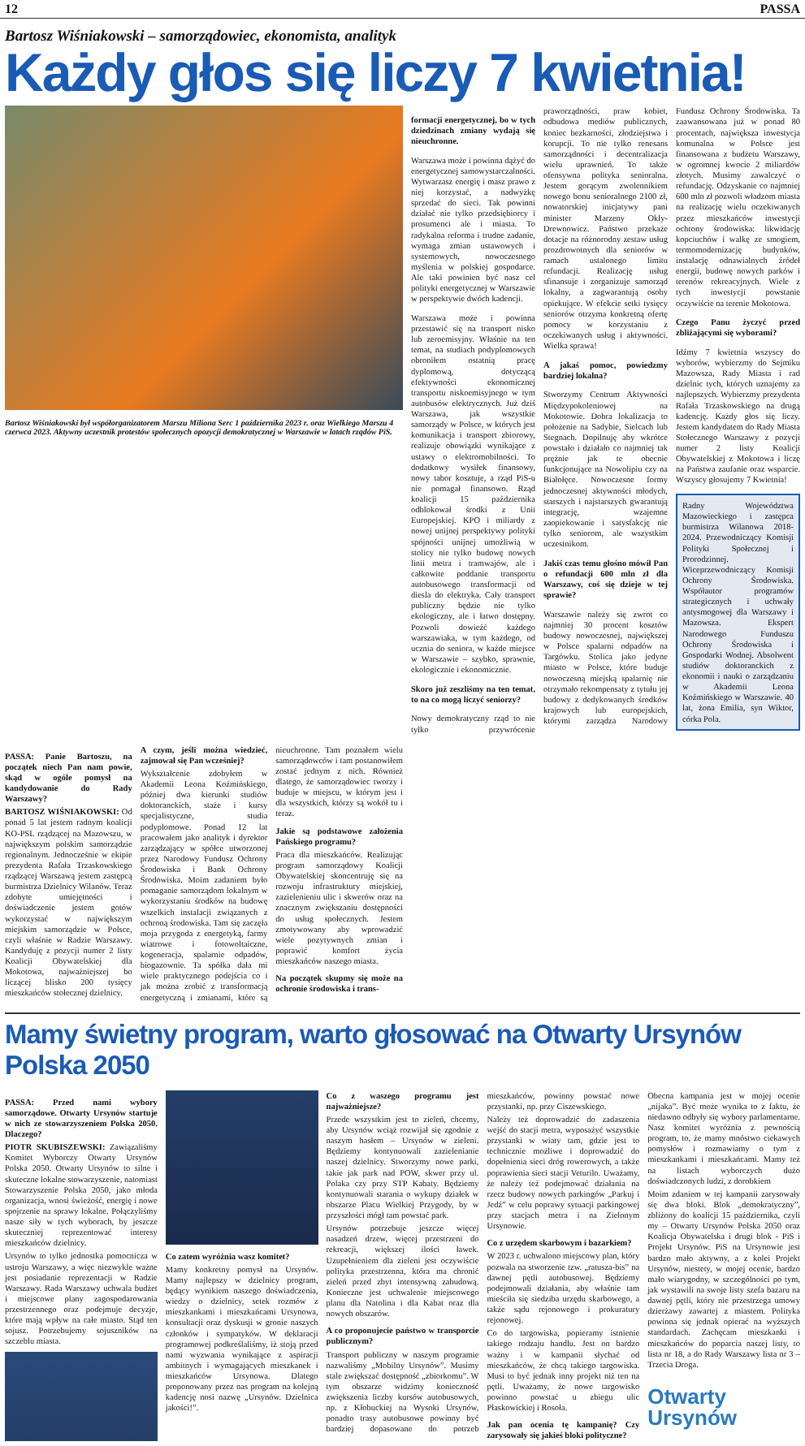12 PASSA
Bartosz Wiśniakowski – samorządowiec, ekonomista, analityk
Każdy głos się liczy 7 kwietnia!
Bartosz Wiśniakowski był współorganizatorem Marszu Miliona Serc 1 października 2023 r. oraz Wielkiego Marszu 4 czerwca 2023. Aktywny uczestnik protestów społecznych opozycji demokratycznej w Warszawie w latach rządów PiS.
formacji energetycznej, bo w tych dziedzinach zmiany wydają się nieuchronne.
Warszawa może i powinna dążyć do energetycznej samowystarczalności. Wytwarzasz energię i masz prawo z niej korzystać, a nadwyżkę sprzedać do sieci. Tak powinni działać nie tylko przedsiębiorcy i prosumenci ale i miasta. To radykalna reforma i trudne zadanie, wymaga zmian ustawowych i systemowych, nowoczesnego myślenia w polskiej gospodarce. Ale taki powinien być nasz cel polityki energetycznej w Warszawie w perspektywie dwóch kadencji.
Warszawa może i powinna przestawić się na transport nisko lub zeroemisyjny. Właśnie na ten temat, na studiach podyplomowych obroniłem ostatnią pracę dyplomową, dotyczącą efektywności ekonomicznej transportu niskoemisyjnego w tym autobusów elektrycznych. Już dziś Warszawa, jak wszystkie samorządy w Polsce, w których jest komunikacja i transport zbiorowy, realizuje obowiązki wynikające z ustawy o elektromobilności. To dodatkowy wysiłek finansowy, nowy tabor kosztuje, a rząd PiS-u nie pomagał finansowo. Rząd koalicji 15 października odblokował środki z Unii Europejskiej. KPO i miliardy z nowej unijnej perspektywy polityki spójności unijnej umożliwią w stolicy nie tylko budowę nowych linii metra i tramwajów, ale i całkowite poddanie transportu autobusowego transformacji od diesla do elektryka. Cały transport publiczny będzie nie tylko ekologiczny, ale i łatwo dostępny. Pozwoli dowieźć każdego warszawiaka, w tym każdego, od ucznia do seniora, w każde miejsce w Warszawie – szybko, sprawnie, ekologicznie i ekonomicznie.
Skoro już zeszliśmy na ten temat, to na co mogą liczyć seniorzy?
Nowy demokratyczny rząd to nie tylko przywrócenie praworządności, praw kobiet, odbudowa mediów publicznych, koniec bezkarności, złodziejstwa i korupcji. To nie tylko renesans samorządności i decentralizacja wielu uprawnień. To także ofensywna polityka senioralna. Jestem gorącym zwolennikiem nowego bonu senioralnego 2100 zł, nowatorskiej inicjatywy pani minister Marzeny Okły-Drewnowicz. Państwo przekaże dotacje na różnorodny zestaw usług prozdrowotnych dla seniorów w ramach ustalonego limitu refundacji. Realizację usług sfinansuje i zorganizuje samorząd lokalny, a zagwarantują osoby opiekujące. W efekcie setki tysięcy seniorów otrzyma konkretną ofertę pomocy w korzystaniu z oczekiwanych usług i aktywności. Wielka sprawa!
A jakaś pomoc, powiedzmy bardziej lokalna?
Stworzymy Centrum Aktywności Międzypokoleniowej na Mokotowie. Dobra lokalizacja to położenie na Sadybie, Sielcach lub Stegnach. Dopilnuję aby wkrótce powstało i działało co najmniej tak prężnie jak te obecnie funkcjonujące na Nowolipiu czy na Białołęce. Nowoczesne formy jednoczesnej aktywności młodych, starszych i najstarszych gwarantują integrację, wzajemne zaopiekowanie i satysfakcję nie tylko seniorom, ale wszystkim uczestnikom.
Jakiś czas temu głośno mówił Pan o refundacji 600 mln zł dla Warszawy, coś się dzieje w tej sprawie?
Warszawie należy się zwrot co najmniej 30 procent kosztów budowy nowoczesnej, największej w Polsce spalarni odpadów na Targówku. Stolica jako jedyne miasto w Polsce, które buduje nowoczesną miejską spalarnię nie otrzymało rekompensaty z tytułu jej budowy z dedykowanych środków krajowych lub europejskich, którymi zarządza Narodowy Fundusz Ochrony Środowiska. Ta zaawansowana już w ponad 80 procentach, największa inwestycja komunalna w Polsce jest finansowana z budżetu Warszawy, w ogromnej kwocie 2 miliardów złotych. Musimy zawalczyć o refundację. Odzyskanie co najmniej 600 mln zł pozwoli władzom miasta na realizację wielu oczekiwanych przez mieszkańców inwestycji ochrony środowiska: likwidację kopciuchów i walkę ze smogiem, termomodernizację budynków, instalację odnawialnych źródeł energii, budowę nowych parków i terenów rekreacyjnych. Wiele z tych inwestycji powstanie oczywiście na terenie Mokotowa.
Czego Panu życzyć przed zbliżającymi się wyborami?
Idźmy 7 kwietnia wszyscy do wyborów, wybierzmy do Sejmiku Mazowsza, Rady Miasta i rad dzielnic tych, których uznajemy za najlepszych. Wybierzmy prezydenta Rafała Trzaskowskiego na drugą kadencję. Każdy głos się liczy. Jestem kandydatem do Rady Miasta Stołecznego Warszawy z pozycji numer 2 listy Koalicji Obywatelskiej z Mokotowa i liczę na Państwa zaufanie oraz wsparcie. Wszyscy głosujemy 7 Kwietnia!
Radny Województwa Mazowieckiego i zastępca burmistrza Wilanowa 2018-2024. Przewodniczący Komisji Polityki Społecznej i Prorodzinnej. Wiceprzewodniczący Komisji Ochrony Środowiska. Współautor programów strategicznych i uchwały antysmogowej dla Warszawy i Mazowsza. Ekspert Narodowego Funduszu Ochrony Środowiska i Gospodarki Wodnej. Absolwent studiów doktoranckich z ekonomii i nauki o zarządzaniu w Akademii Leona Koźmińskiego w Warszawie. 40 lat, żona Emilia, syn Wiktor, córka Pola.
PASSA: Panie Bartoszu, na początek niech Pan nam powie, skąd w ogóle pomysł na kandydowanie do Rady Warszawy?
BARTOSZ WIŚNIAKOWSKI: Od ponad 5 lat jestem radnym koalicji KO-PSL rządzącej na Mazowszu, w największym polskim samorządzie regionalnym. Jednocześnie w ekipie prezydenta Rafała Trzaskowskiego rządzącej Warszawą jestem zastępcą burmistrza Dzielnicy Wilanów. Teraz zdobyte umiejętności i doświadczenie jestem gotów wykorzystać w największym miejskim samorządzie w Polsce, czyli właśnie w Radzie Warszawy. Kandyduję z pozycji numer 2 listy Koalicji Obywatelskiej dla Mokotowa, najważniejszej bo liczącej blisko 200 tysięcy mieszkańców stołecznej dzielnicy.
A czym, jeśli można wiedzieć, zajmował się Pan wcześniej?
Wykształcenie zdobyłem w Akademii Leona Koźmińskiego, później dwa kierunki studiów doktoranckich, staże i kursy specjalistyczne, studia podyplomowe. Ponad 12 lat pracowałem jako analityk i dyrektor zarządzający w spółce utworzonej przez Narodowy Fundusz Ochrony Środowiska i Bank Ochrony Środowiska. Moim zadaniem było pomaganie samorządom lokalnym w wykorzystaniu środków na budowę wszelkich instalacji związanych z ochroną środowiska. Tam się zaczęła moja przygoda z energetyką, farmy wiatrowe i fotowoltaiczne, kogeneracja, spalarnie odpadów, biogazownie. Ta spółka dała mi wiele praktycznego podejścia co i jak można zrobić z transformacją energetyczną i zmianami, które są nieuchronne. Tam poznałem wielu samorządowców i tam postanowiłem zostać jednym z nich. Również dlatego, że samorządowiec tworzy i buduje w miejscu, w którym jest i dla wszystkich, którzy są wokół tu i teraz.
Jakie są podstawowe założenia Pańskiego programu?
Praca dla mieszkańców. Realizując program samorządowy Koalicji Obywatelskiej skoncentruję się na rozwoju infrastruktury miejskiej, zazielenieniu ulic i skwerów oraz na znacznym zwiększaniu dostępności do usług społecznych. Jestem zmotywowany aby wprowadzić wiele pozytywnych zmian i poprawić komfort życia mieszkańców naszego miasta.
Na początek skupmy się może na ochronie środowiska i trans-
Mamy świetny program, warto głosować na Otwarty Ursynów Polska 2050
PASSA: Przed nami wybory samorządowe. Otwarty Ursynów startuje w nich ze stowarzyszeniem Polska 2050. Dlaczego?
PIOTR SKUBISZEWSKI: Zawiązaliśmy Komitet Wyborczy Otwarty Ursynów Polska 2050. Otwarty Ursynów to silne i skuteczne lokalne stowarzyszenie, natomiast Stowarzyszenie Polska 2050, jako młoda organizacja, wnosi świeżość, energię i nowe spojrzenie na sprawy lokalne. Połączyliśmy nasze siły w tych wyborach, by jeszcze skuteczniej reprezentować interesy mieszkańców dzielnicy.
Ursynów to tylko jednostka pomocnicza w ustroju Warszawy, a więc niezwykle ważne jest posiadanie reprezentacji w Radzie Warszawy. Rada Warszawy uchwala budżet i miejscowe plany zagospodarowania przestrzennego oraz podejmuje decyzje, które mają wpływ na całe miasto. Stąd ten sojusz. Potrzebujemy sojuszników na szczeblu miasta.
Co zatem wyróżnia wasz komitet?
Mamy konkretny pomysł na Ursynów. Mamy najlepszy w dzielnicy program, będący wynikiem naszego doświadczenia, wiedzy o dzielnicy, setek rozmów z mieszkankami i mieszkańcami Ursynowa, konsultacji oraz dyskusji w gronie naszych członków i sympatyków. W deklaracji programowej podkreślaliśmy, iż stoją przed nami wyzwania wynikające z aspiracji ambitnych i wymagających mieszkanek i mieszkańców Ursynowa. Dlatego proponowany przez nas program na kolejną kadencję nosi nazwę „Ursynów. Dzielnica jakości!”.
Co z waszego programu jest najważniejsze?
Przede wszystkim jest to zieleń, chcemy, aby Ursynów wciąż rozwijał się zgodnie z naszym hasłem – Ursynów w zieleni. Będziemy kontynuowali zazielenianie naszej dzielnicy. Stworzymy nowe parki, takie jak park nad POW, skwer przy ul. Polaka czy przy STP Kabaty. Będziemy kontynuowali starania o wykupy działek w obszarze Placu Wielkiej Przygody, by w przyszłości mógł tam powstać park.
Ursynów potrzebuje jeszcze więcej nasadzeń drzew, więcej przestrzeni do rekreacji, większej ilości ławek. Uzupełnieniem dla zieleni jest oczywiście polityka przestrzenna, która ma chronić zieleń przed zbyt intensywną zabudową. Konieczne jest uchwalenie miejscowego planu dla Natolina i dla Kabat oraz dla nowych obszarów.
A co proponujecie państwo w transporcie publicznym?
Transport publiczny w naszym programie nazwaliśmy „Mobilny Ursynów”. Musimy stale zwiększać dostępność „zbiorkomu”. W tym obszarze widzimy konieczność zwiększenia liczby kursów autobusowych, np. z Kłobuckiej na Wysoki Ursynów, ponadto trasy autobusowe powinny być bardziej dopasowane do potrzeb mieszkańców, powinny powstać nowe przystanki, np. przy Ciszewskiego.
Należy też doprowadzić do zadaszenia wejść do stacji metra, wyposażyć wszystkie przystanki w wiaty tam, gdzie jest to technicznie możliwe i doprowadzić do dopełnienia sieci dróg rowerowych, a także poprawienia sieci stacji Veturilo. Uważamy, że należy też podejmować działania na rzecz budowy nowych parkingów „Parkuj i Jedź” w celu poprawy sytuacji parkingowej przy stacjach metra i na Zielonym Ursynowie.
Co z urzędem skarbowym i bazarkiem?
W 2023 r. uchwalono miejscowy plan, który pozwala na stworzenie tzw. „ratusza-bis” na dawnej pętli autobusowej. Będziemy podejmowali działania, aby właśnie tam mieściła się siedziba urzędu skarbowego, a także sądu rejonowego i prokuratury rejonowej.
Co do targowiska, popieramy istnienie takiego rodzaju handlu. Jest on bardzo ważny i w kampanii słychać od mieszkańców, że chcą takiego targowiska. Musi to być jednak inny projekt niż ten na pętli. Uważamy, że nowe targowisko powinno powstać u zbiegu ulic Płaskowickiej i Rosoła.
Jak pan ocenia tę kampanię? Czy zarysowały się jakieś bloki polityczne?
Obecna kampania jest w mojej ocenie „nijaka”. Być może wynika to z faktu, że niedawno odbyły się wybory parlamentarne. Nasz komitet wyróżnia z pewnością program, to, że mamy mnóstwo ciekawych pomysłów i rozmawiamy o tym z mieszkankami i mieszkańcami. Mamy też na listach wyborczych dużo doświadczonych ludzi, z dorobkiem
Moim zdaniem w tej kampanii zarysowały się dwa bloki. Blok „demokratyczny”, zbliżony do koalicji 15 października, czyli my – Otwarty Ursynów Polska 2050 oraz Koalicja Obywatelska i drugi blok - PiS i Projekt Ursynów. PiS na Ursynowie jest bardzo mało aktywny, a z kolei Projekt Ursynów, niestety, w mojej ocenie, bardzo mało wiarygodny, w szczególności po tym, jak wystawili na swoje listy szefa bazaru na dawnej pętli, który nie przestrzega umowy dzierżawy zawartej z miastem. Polityka powinna się jednak opierać na wyższych standardach. Zachęcam mieszkanki i mieszkańców do poparcia naszej listy, to lista nr 18, a do Rady Warszawy lista nr 3 – Trzecia Droga.
Otwarty Ursynów